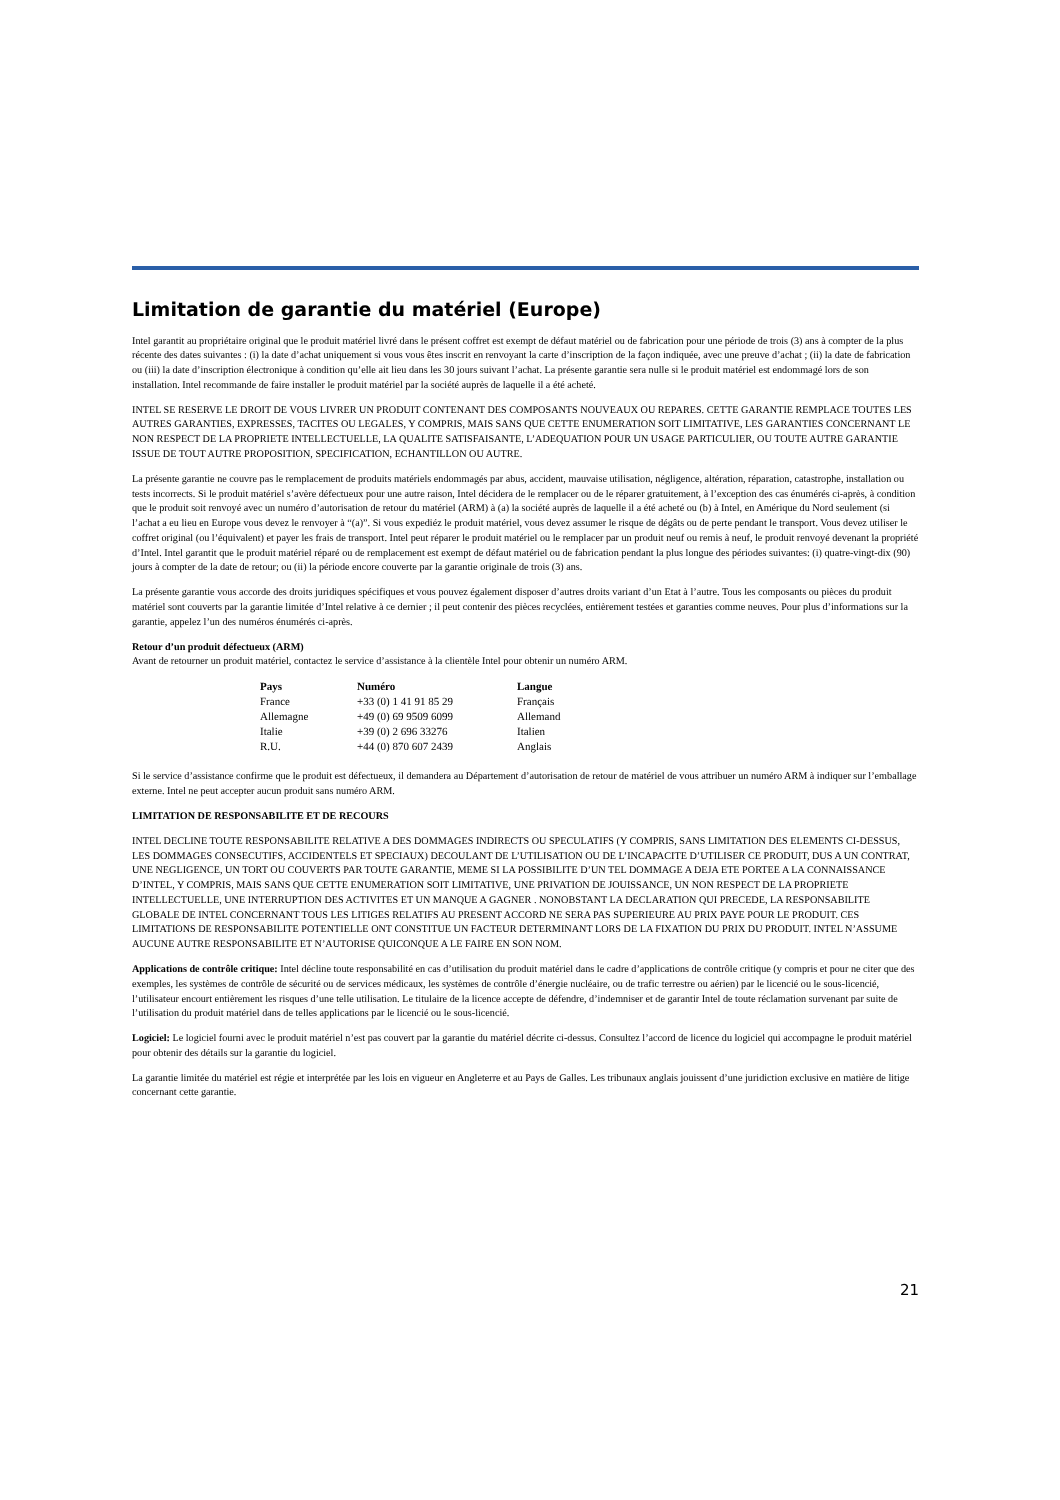Limitation de garantie du matériel (Europe)
Intel garantit au propriétaire original que le produit matériel livré dans le présent coffret est exempt de défaut matériel ou de fabrication pour une période de trois (3) ans à compter de la plus récente des dates suivantes : (i) la date d’achat uniquement si vous vous êtes inscrit en renvoyant la carte d’inscription de la façon indiquée, avec une preuve d’achat ; (ii) la date de fabrication ou (iii) la date d’inscription électronique à condition qu’elle ait lieu dans les 30 jours suivant l’achat. La présente garantie sera nulle si le produit matériel est endommagé lors de son installation. Intel recommande de faire installer le produit matériel par la société auprès de laquelle il a été acheté.
INTEL SE RESERVE LE DROIT DE VOUS LIVRER UN PRODUIT CONTENANT DES COMPOSANTS NOUVEAUX OU REPARES. CETTE GARANTIE REMPLACE TOUTES LES AUTRES GARANTIES, EXPRESSES, TACITES OU LEGALES, Y COMPRIS, MAIS SANS QUE CETTE ENUMERATION SOIT LIMITATIVE, LES GARANTIES CONCERNANT LE NON RESPECT DE LA PROPRIETE INTELLECTUELLE, LA QUALITE SATISFAISANTE, L’ADEQUATION POUR UN USAGE PARTICULIER, OU TOUTE AUTRE GARANTIE ISSUE DE TOUT AUTRE PROPOSITION, SPECIFICATION, ECHANTILLON OU AUTRE.
La présente garantie ne couvre pas le remplacement de produits matériels endommagés par abus, accident, mauvaise utilisation, négligence, altération, réparation, catastrophe, installation ou tests incorrects. Si le produit matériel s’avère défectueux pour une autre raison, Intel décidera de le remplacer ou de le réparer gratuitement, à l’exception des cas énumérés ci-après, à condition que le produit soit renvoyé avec un numéro d’autorisation de retour du matériel (ARM) à (a) la société auprès de laquelle il a été acheté ou (b) à Intel, en Amérique du Nord seulement (si l’achat a eu lieu en Europe vous devez le renvoyer à “(a)”. Si vous expediéz le produit matériel, vous devez assumer le risque de dégâts ou de perte pendant le transport. Vous devez utiliser le coffret original (ou l’équivalent) et payer les frais de transport. Intel peut réparer le produit matériel ou le remplacer par un produit neuf ou remis à neuf, le produit renvoyé devenant la propriété d’Intel. Intel garantit que le produit matériel réparé ou de remplacement est exempt de défaut matériel ou de fabrication pendant la plus longue des périodes suivantes: (i) quatre-vingt-dix (90) jours à compter de la date de retour; ou (ii) la période encore couverte par la garantie originale de trois (3) ans.
La présente garantie vous accorde des droits juridiques spécifiques et vous pouvez également disposer d’autres droits variant d’un Etat à l’autre. Tous les composants ou pièces du produit matériel sont couverts par la garantie limitée d’Intel relative à ce dernier ; il peut contenir des pièces recyclées, entièrement testées et garanties comme neuves. Pour plus d’informations sur la garantie, appelez l’un des numéros énumérés ci-après.
Retour d’un produit défectueux (ARM)
Avant de retourner un produit matériel, contactez le service d’assistance à la clientèle Intel pour obtenir un numéro ARM.
| Pays | Numéro | Langue |
| --- | --- | --- |
| France | +33 (0) 1 41 91 85 29 | Français |
| Allemagne | +49 (0) 69 9509 6099 | Allemand |
| Italie | +39 (0) 2 696 33276 | Italien |
| R.U. | +44 (0) 870 607 2439 | Anglais |
Si le service d’assistance confirme que le produit est défectueux, il demandera au Département d’autorisation de retour de matériel de vous attribuer un numéro ARM à indiquer sur l’emballage externe. Intel ne peut accepter aucun produit sans numéro ARM.
LIMITATION DE RESPONSABILITE ET DE RECOURS
INTEL DECLINE TOUTE RESPONSABILITE RELATIVE A DES DOMMAGES INDIRECTS OU SPECULATIFS (Y COMPRIS, SANS LIMITATION DES ELEMENTS CI-DESSUS, LES DOMMAGES CONSECUTIFS, ACCIDENTELS ET SPECIAUX) DECOULANT DE L’UTILISATION OU DE L’INCAPACITE D’UTILISER CE PRODUIT, DUS A UN CONTRAT, UNE NEGLIGENCE, UN TORT OU COUVERTS PAR TOUTE GARANTIE, MEME SI LA POSSIBILITE D’UN TEL DOMMAGE A DEJA ETE PORTEE A LA CONNAISSANCE D’INTEL, Y COMPRIS, MAIS SANS QUE CETTE ENUMERATION SOIT LIMITATIVE, UNE PRIVATION DE JOUISSANCE, UN NON RESPECT DE LA PROPRIETE INTELLECTUELLE, UNE INTERRUPTION DES ACTIVITES ET UN MANQUE A GAGNER . NONOBSTANT LA DECLARATION QUI PRECEDE, LA RESPONSABILITE GLOBALE DE INTEL CONCERNANT TOUS LES LITIGES RELATIFS AU PRESENT ACCORD NE SERA PAS SUPERIEURE AU PRIX PAYE POUR LE PRODUIT. CES LIMITATIONS DE RESPONSABILITE POTENTIELLE ONT CONSTITUE UN FACTEUR DETERMINANT LORS DE LA FIXATION DU PRIX DU PRODUIT. INTEL N’ASSUME AUCUNE AUTRE RESPONSABILITE ET N’AUTORISE QUICONQUE A LE FAIRE EN SON NOM.
Applications de contrôle critique: Intel décline toute responsabilité en cas d’utilisation du produit matériel dans le cadre d’applications de contrôle critique (y compris et pour ne citer que des exemples, les systèmes de contrôle de sécurité ou de services médicaux, les systèmes de contrôle d’énergie nucléaire, ou de trafic terrestre ou aérien) par le licencié ou le sous-licencié, l’utilisateur encourt entièrement les risques d’une telle utilisation. Le titulaire de la licence accepte de défendre, d’indemniser et de garantir Intel de toute réclamation survenant par suite de l’utilisation du produit matériel dans de telles applications par le licencié ou le sous-licencié.
Logiciel: Le logiciel fourni avec le produit matériel n’est pas couvert par la garantie du matériel décrite ci-dessus. Consultez l’accord de licence du logiciel qui accompagne le produit matériel pour obtenir des détails sur la garantie du logiciel.
La garantie limitée du matériel est régie et interprétée par les lois en vigueur en Angleterre et au Pays de Galles. Les tribunaux anglais jouissent d’une juridiction exclusive en matière de litige concernant cette garantie.
21